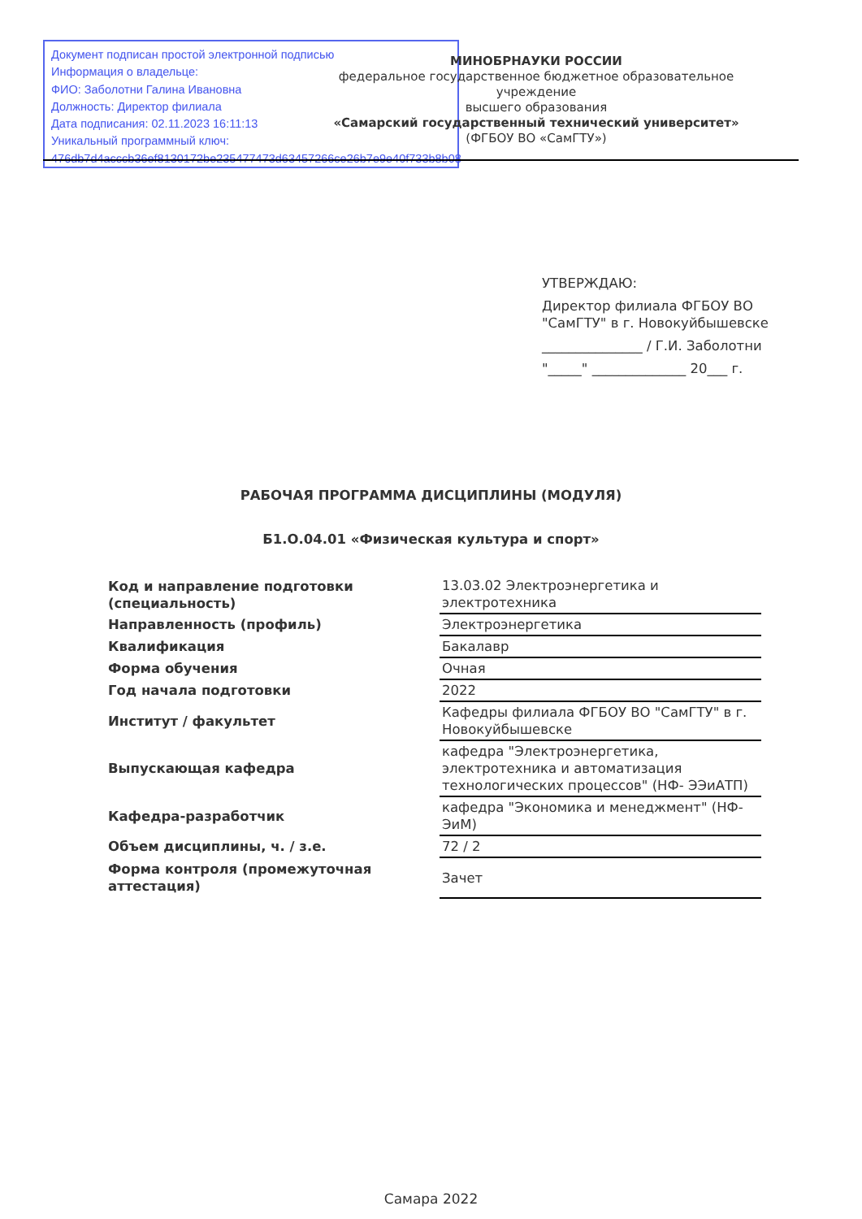Документ подписан простой электронной подписью
Информация о владельце:
ФИО: Заболотни Галина Ивановна
Должность: Директор филиала
Дата подписания: 02.11.2023 16:11:13
Уникальный программный ключ:
476db7d4acccb36ef8130172be235477473d63457266ce26b7e9e40f733b8b08
МИНОБРНАУКИ РОССИИ
федеральное государственное бюджетное образовательное учреждение
высшего образования
«Самарский государственный технический университет»
(ФГБОУ ВО «СамГТУ»)
УТВЕРЖДАЮ:
Директор филиала ФГБОУ ВО
"СамГТУ" в г. Новокуйбышевске
_______________ / Г.И. Заболотни
"_____" ______________ 20___ г.
РАБОЧАЯ ПРОГРАММА ДИСЦИПЛИНЫ (МОДУЛЯ)
Б1.О.04.01 «Физическая культура и спорт»
| Код и направление подготовки (специальность) | 13.03.02 Электроэнергетика и электротехника |
| Направленность (профиль) | Электроэнергетика |
| Квалификация | Бакалавр |
| Форма обучения | Очная |
| Год начала подготовки | 2022 |
| Институт / факультет | Кафедры филиала ФГБОУ ВО "СамГТУ" в г. Новокуйбышевске |
| Выпускающая кафедра | кафедра "Электроэнергетика, электротехника и автоматизация технологических процессов" (НФ- ЭЭиАТП) |
| Кафедра-разработчик | кафедра "Экономика и менеджмент" (НФ-ЭиМ) |
| Объем дисциплины, ч. / з.е. | 72 / 2 |
| Форма контроля (промежуточная аттестация) | Зачет |
Самара 2022